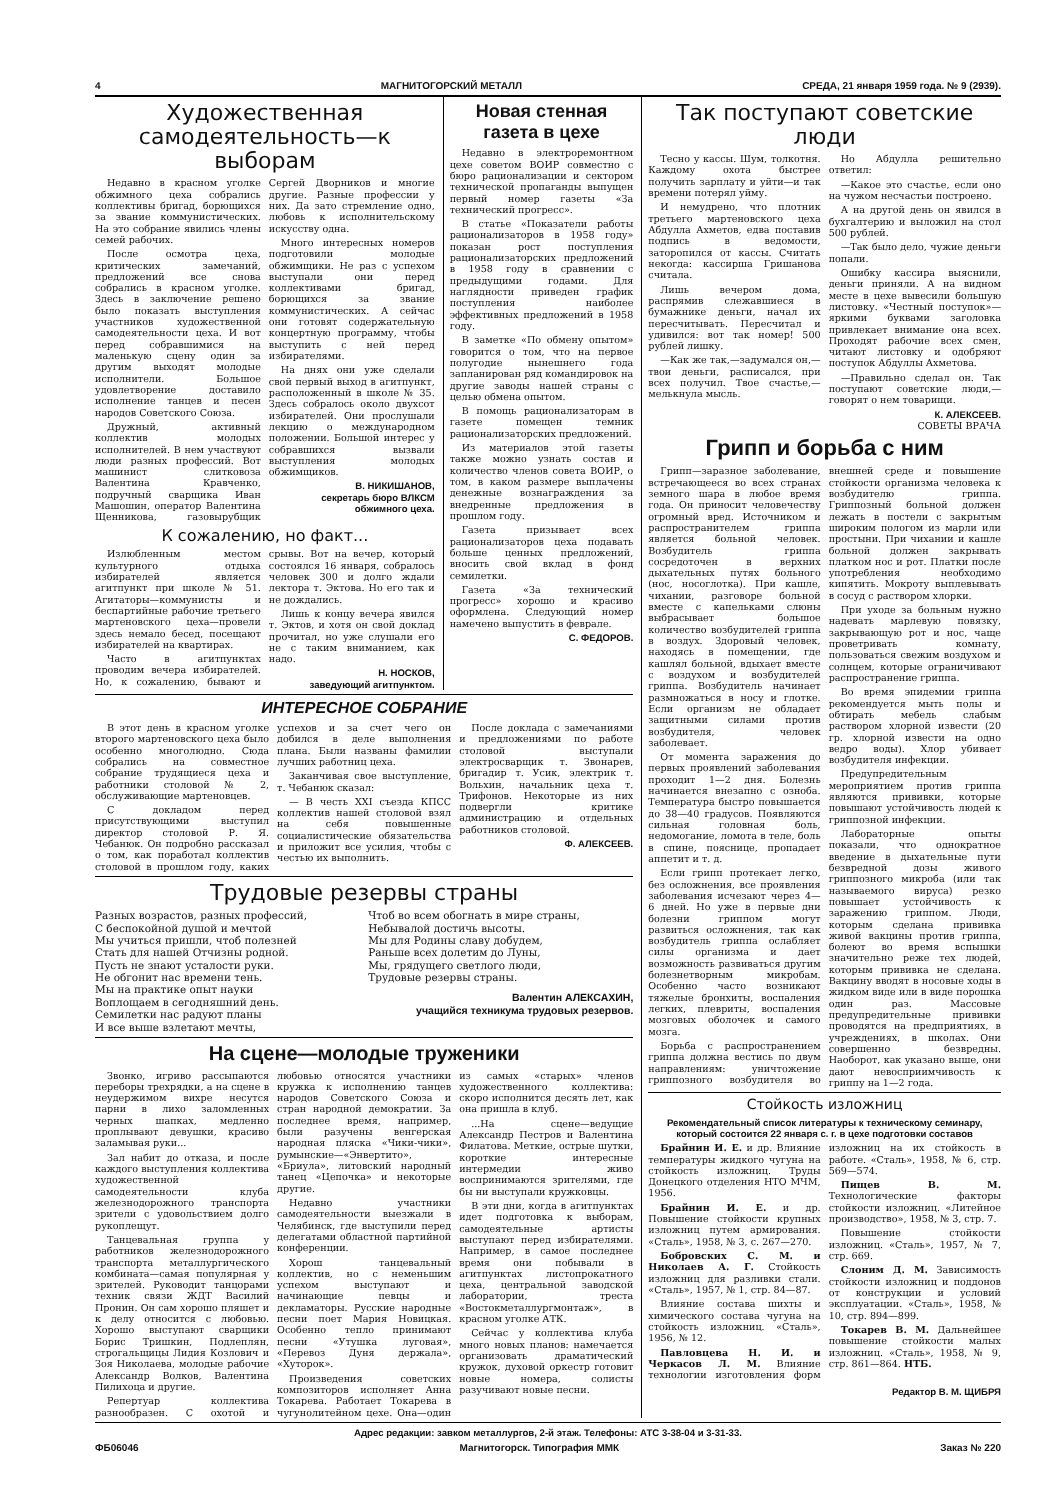4 МАГНИТОГОРСКИЙ МЕТАЛЛ СРЕДА, 21 января 1959 года. № 9 (2939).
Художественная самодеятельность—к выборам
Недавно в красном уголке обжимного цеха собрались коллективы бригад, борющихся за звание коммунистических. На это собрание явились члены семей рабочих.
После осмотра цеха, критических замечаний, предложений все снова собрались в красном уголке. Здесь в заключение решено было показать выступления участников художественной самодеятельности цеха. И вот перед собравшимися на маленькую сцену один за другим выходят молодые исполнители. Большое удовлетворение доставило исполнение танцев и песен народов Советского Союза.
Дружный, активный коллектив молодых исполнителей. В нем участвуют люди разных профессий. Вот машинист слитковоза Валентина Кравченко, подручный сварщика Иван Машошин, оператор Валентина Щенникова, газовырубщик Сергей Дворников и многие другие. Разные профессии у них. Да зато стремление одно, любовь к исполнительскому искусству одна.
Много интересных номеров подготовили молодые обжимщики. Не раз с успехом выступали они перед коллективами бригад, борющихся за звание коммунистических. А сейчас они готовят содержательную концертную программу, чтобы выступить с ней перед избирателями.
На днях они уже сделали свой первый выход в агитпункт, расположенный в школе № 35. Здесь собралось около двухсот избирателей. Они прослушали лекцию о международном положении. Большой интерес у собравшихся вызвали выступления молодых обжимщиков.
В. НИКИШАНОВ,
секретарь бюро ВЛКСМ обжимного цеха.
К сожалению, но факт...
Излюбленным местом культурного отдыха избирателей является агитпункт при школе № 51. Агитаторы—коммунисты и беспартийные рабочие третьего мартеновского цеха—провели здесь немало бесед, посещают избирателей на квартирах.
Часто в агитпунктах проводим вечера избирателей. Но, к сожалению, бывают и срывы. Вот на вечер, который состоялся 16 января, собралось человек 300 и долго ждали лектора т. Эктова. Но его так и не дождались.
Лишь к концу вечера явился т. Эктов, и хотя он свой доклад прочитал, но уже слушали его не с таким вниманием, как надо.
Н. НОСКОВ,
заведующий агитпунктом.
Новая стенная газета в цехе
Недавно в электроремонтном цехе советом ВОИР совместно с бюро рационализации и сектором технической пропаганды выпущен первый номер газеты «За технический прогресс».
В статье «Показатели работы рационализаторов в 1958 году» показан рост поступления рационализаторских предложений в 1958 году в сравнении с предыдущими годами. Для наглядности приведен график поступления наиболее эффективных предложений в 1958 году.
В заметке «По обмену опытом» говорится о том, что на первое полугодие нынешнего года запланирован ряд командировок на другие заводы нашей страны с целью обмена опытом.
В помощь рационализаторам в газете помещен темник рационализаторских предложений.
Из материалов этой газеты также можно узнать состав и количество членов совета ВОИР, о том, в каком размере выплачены денежные вознаграждения за внедренные предложения в прошлом году.
Газета призывает всех рационализаторов цеха подавать больше ценных предложений, вносить свой вклад в фонд семилетки.
Газета «За технический прогресс» хорошо и красиво оформлена. Следующий номер намечено выпустить в феврале.
С. ФЕДОРОВ.
ИНТЕРЕСНОЕ СОБРАНИЕ
В этот день в красном уголке второго мартеновского цеха было особенно многолюдно. Сюда собрались на совместное собрание трудящиеся цеха и работники столовой № 2, обслуживающие мартеновцев.
С докладом перед присутствующими выступил директор столовой Р. Я. Чебанюк. Он подробно рассказал о том, как поработал коллектив столовой в прошлом году, каких успехов и за счет чего он добился в деле выполнения плана. Были названы фамилии лучших работниц цеха.
Заканчивая свое выступление, т. Чебанюк сказал:
— В честь XXI съезда КПСС коллектив нашей столовой взял на себя повышенные социалистические обязательства и приложит все усилия, чтобы с честью их выполнить.
После доклада с замечаниями и предложениями по работе столовой выступали электросварщик т. Звонарев, бригадир т. Усик, электрик т. Вольхин, начальник цеха т. Трифонов. Некоторые из них подвергли критике администрацию и отдельных работников столовой.
Ф. АЛЕКСЕЕВ.
Трудовые резервы страны
Разных возрастов, разных профессий,
С беспокойной душой и мечтой
Мы учиться пришли, чтоб полезней
Стать для нашей Отчизны родной.
Пусть не знают усталости руки.
Не обгонит нас времени тень.
Мы на практике опыт науки
Воплощаем в сегодняшний день.
Семилетки нас радуют планы
И все выше взлетают мечты,
Чтоб во всем обогнать в мире страны,
Небывалой достичь высоты.
Мы для Родины славу добудем,
Раньше всех долетим до Луны,
Мы, грядущего светлого люди,
Трудовые резервы страны.
Валентин АЛЕКСАХИН,
учащийся техникума трудовых резервов.
На сцене—молодые труженики
Звонко, игриво рассыпаются переборы трехрядки, а на сцене в неудержимом вихре несутся парни в лихо заломленных черных шапках, медленно проплывают девушки, красиво заламывая руки...
Зал набит до отказа, и после каждого выступления коллектива художественной самодеятельности клуба железнодорожного транспорта зрители с удовольствием долго рукоплещут.
Танцевальная группа у работников железнодорожного транспорта металлургического комбината—самая популярная у зрителей. Руководит танцорами техник связи ЖДТ Василий Пронин. Он сам хорошо пляшет и к делу относится с любовью. Хорошо выступают сварщики Борис Тришкин, Подлеплян, строгальщицы Лидия Козлович и Зоя Николаева, молодые рабочие Александр Волков, Валентина Пилихоца и другие.
Репертуар коллектива разнообразен. С охотой и любовью относятся участники кружка к исполнению танцев народов Советского Союза и стран народной демократии. За последнее время, например, были разучены венгерская народная пляска «Чики-чики», румынские—«Энвертито», «Бриула», литовский народный танец «Цепочка» и некоторые другие.
Недавно участники самодеятельности выезжали в Челябинск, где выступили перед делегатами областной партийной конференции.
Хорош танцевальный коллектив, но с неменьшим успехом выступают и начинающие певцы и декламаторы. Русские народные песни поет Мария Новицкая. Особенно тепло принимают песни «Утушка луговая», «Перевоз Дуня держала», «Хуторок».
Произведения советских композиторов исполняет Анна Токарева. Работает Токарева в чугунолитейном цехе. Она—один из самых «старых» членов художественного коллектива: скоро исполнится десять лет, как она пришла в клуб.
...На сцене—ведущие Александр Пестров и Валентина Филатова. Меткие, острые шутки, короткие интересные интермедии живо воспринимаются зрителями, где бы ни выступали кружковцы.
В эти дни, когда в агитпунктах идет подготовка к выборам, самодеятельные артисты выступают перед избирателями. Например, в самое последнее время они побывали в агитпунктах листопрокатного цеха, центральной заводской лаборатории, треста «Востокметаллургмонтаж», в красном уголке АТК.
Сейчас у коллектива клуба много новых планов: намечается организовать драматический кружок, духовой оркестр готовит новые номера, солисты разучивают новые песни.
Так поступают советские люди
Тесно у кассы. Шум, толкотня. Каждому охота быстрее получить зарплату и уйти—и так времени потерял уйму.
И немудрено, что плотник третьего мартеновского цеха Абдулла Ахметов, едва поставив подпись в ведомости, заторопился от кассы. Считать некогда: кассирша Гришанова считала.
Лишь вечером дома, распрямив слежавшиеся в бумажнике деньги, начал их пересчитывать. Пересчитал и удивился: вот так номер! 500 рублей лишку.
—Как же так,—задумался он,—твои деньги, расписался, при всех получил. Твое счастье,—мелькнула мысль.
Но Абдулла решительно ответил:
—Какое это счастье, если оно на чужом несчастьи построено.
А на другой день он явился в бухгалтерию и выложил на стол 500 рублей.
—Так было дело, чужие деньги попали.
Ошибку кассира выяснили, деньги приняли. А на видном месте в цехе вывесили большую листовку. «Честный поступок»—яркими буквами заголовка привлекает внимание она всех. Проходят рабочие всех смен, читают листовку и одобряют поступок Абдуллы Ахметова.
—Правильно сделал он. Так поступают советские люди,—говорят о нем товарищи.
К. АЛЕКСЕЕВ.
СОВЕТЫ ВРАЧА
Грипп и борьба с ним
Грипп—заразное заболевание, встречающееся во всех странах земного шара в любое время года. Он приносит человечеству огромный вред. Источником и распространителем гриппа является больной человек. Возбудитель гриппа сосредоточен в верхних дыхательных путях больного (нос, носоглотка). При кашле, чихании, разговоре больной вместе с капельками слюны выбрасывает большое количество возбудителей гриппа в воздух. Здоровый человек, находясь в помещении, где кашлял больной, вдыхает вместе с воздухом и возбудителей гриппа. Возбудитель начинает размножаться в носу и глотке. Если организм не обладает защитными силами против возбудителя, человек заболевает.
От момента заражения до первых проявлений заболевания проходит 1—2 дня. Болезнь начинается внезапно с озноба. Температура быстро повышается до 38—40 градусов. Появляются сильная головная боль, недомогание, ломота в теле, боль в спине, пояснице, пропадает аппетит и т. д.
Если грипп протекает легко, без осложнения, все проявления заболевания исчезают через 4—6 дней. Но уже в первые дни болезни гриппом могут развиться осложнения, так как возбудитель гриппа ослабляет силы организма и дает возможность развиваться другим болезнетворным микробам. Особенно часто возникают тяжелые бронхиты, воспаления легких, плевриты, воспаления мозговых оболочек и самого мозга.
Борьба с распространением гриппа должна вестись по двум направлениям: уничтожение гриппозного возбудителя во внешней среде и повышение стойкости организма человека к возбудителю гриппа. Гриппозный больной должен лежать в постели с закрытым широким пологом из марли или простыни. При чихании и кашле больной должен закрывать платком нос и рот. Платки после употребления необходимо кипятить. Мокроту выплевывать в сосуд с раствором хлорки.
При уходе за больным нужно надевать марлевую повязку, закрывающую рот и нос, чаще проветривать комнату, пользоваться свежим воздухом и солнцем, которые ограничивают распространение гриппа.
Во время эпидемии гриппа рекомендуется мыть полы и обтирать мебель слабым раствором хлорной извести (20 гр. хлорной извести на одно ведро воды). Хлор убивает возбудителя инфекции.
Предупредительным мероприятием против гриппа являются прививки, которые повышают устойчивость людей к гриппозной инфекции.
Лабораторные опыты показали, что однократное введение в дыхательные пути безвредной дозы живого гриппозного микроба (или так называемого вируса) резко повышает устойчивость к заражению гриппом. Люди, которым сделана прививка живой вакцины против гриппа, болеют во время вспышки значительно реже тех людей, которым прививка не сделана. Вакцину вводят в носовые ходы в жидком виде или в виде порошка один раз. Массовые предупредительные прививки проводятся на предприятиях, в учреждениях, в школах. Они совершенно безвредны. Наоборот, как указано выше, они дают невосприимчивость к гриппу на 1—2 года.
Стойкость изложниц
Рекомендательный список литературы к техническому семинару, который состоится 22 января с. г. в цехе подготовки составов
Брайнин И. Е. и др. Влияние температуры жидкого чугуна на стойкость изложниц. Труды Донецкого отделения НТО МЧМ, 1956.
Брайнин И. Е. и др. Повышение стойкости крупных изложниц путем армирования. «Сталь», 1958, № 3, с. 267—270.
Бобровских С. М. и Николаев А. Г. Стойкость изложниц для разливки стали. «Сталь», 1957, № 1, стр. 84—87.
Влияние состава шихты и химического состава чугуна на стойкость изложниц. «Сталь», 1956, № 12.
Павловцева Н. И. и Черкасов Л. М. Влияние технологии изготовления форм изложниц на их стойкость в работе. «Сталь», 1958, № 6, стр. 569—574.
Пищев В. М. Технологические факторы стойкости изложниц. «Литейное производство», 1958, № 3, стр. 7.
Повышение стойкости изложниц. «Сталь», 1957, № 7, стр. 669.
Слоним Д. М. Зависимость стойкости изложниц и поддонов от конструкции и условий эксплуатации. «Сталь», 1958, № 10, стр. 894—899.
Токарев В. М. Дальнейшее повышение стойкости малых изложниц. «Сталь», 1958, № 9, стр. 861—864. НТБ.
Редактор В. М. ЩИБРЯ
Адрес редакции: завком металлургов, 2-й этаж. Телефоны: АТС 3-38-04 и 3-31-33.
ФБ06046 Магнитогорск. Типография ММК Заказ № 220